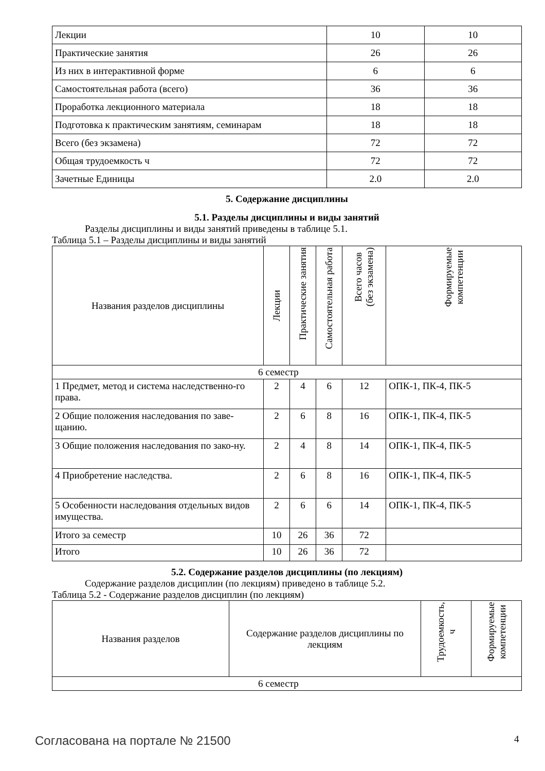| Лекции | 10 | 10 |
| Практические занятия | 26 | 26 |
| Из них в интерактивной форме | 6 | 6 |
| Самостоятельная работа (всего) | 36 | 36 |
| Проработка лекционного материала | 18 | 18 |
| Подготовка к практическим занятиям, семинарам | 18 | 18 |
| Всего (без экзамена) | 72 | 72 |
| Общая трудоемкость ч | 72 | 72 |
| Зачетные Единицы | 2.0 | 2.0 |
5. Содержание дисциплины
5.1. Разделы дисциплины и виды занятий
Разделы дисциплины и виды занятий приведены в таблице 5.1.
Таблица 5.1 – Разделы дисциплины и виды занятий
| Названия разделов дисциплины | Лекции | Практические занятия | Самостоятельная работа | Всего часов (без экзамена) | Формируемые компетенции |
| --- | --- | --- | --- | --- | --- |
| 6 семестр | | | | | |
| 1 Предмет, метод и система наследственно-го права. | 2 | 4 | 6 | 12 | ОПК-1, ПК-4, ПК-5 |
| 2 Общие положения наследования по заве-щанию. | 2 | 6 | 8 | 16 | ОПК-1, ПК-4, ПК-5 |
| 3 Общие положения наследования по зако-ну. | 2 | 4 | 8 | 14 | ОПК-1, ПК-4, ПК-5 |
| 4 Приобретение наследства. | 2 | 6 | 8 | 16 | ОПК-1, ПК-4, ПК-5 |
| 5 Особенности наследования отдельных видов имущества. | 2 | 6 | 6 | 14 | ОПК-1, ПК-4, ПК-5 |
| Итого за семестр | 10 | 26 | 36 | 72 | |
| Итого | 10 | 26 | 36 | 72 | |
5.2. Содержание разделов дисциплины (по лекциям)
Содержание разделов дисциплин (по лекциям) приведено в таблице 5.2.
Таблица 5.2 - Содержание разделов дисциплин (по лекциям)
| Названия разделов | Содержание разделов дисциплины по лекциям | Трудоемкость, ч | Формируемые компетенции |
| --- | --- | --- | --- |
| 6 семестр | | | |
Согласована на портале № 21500 4